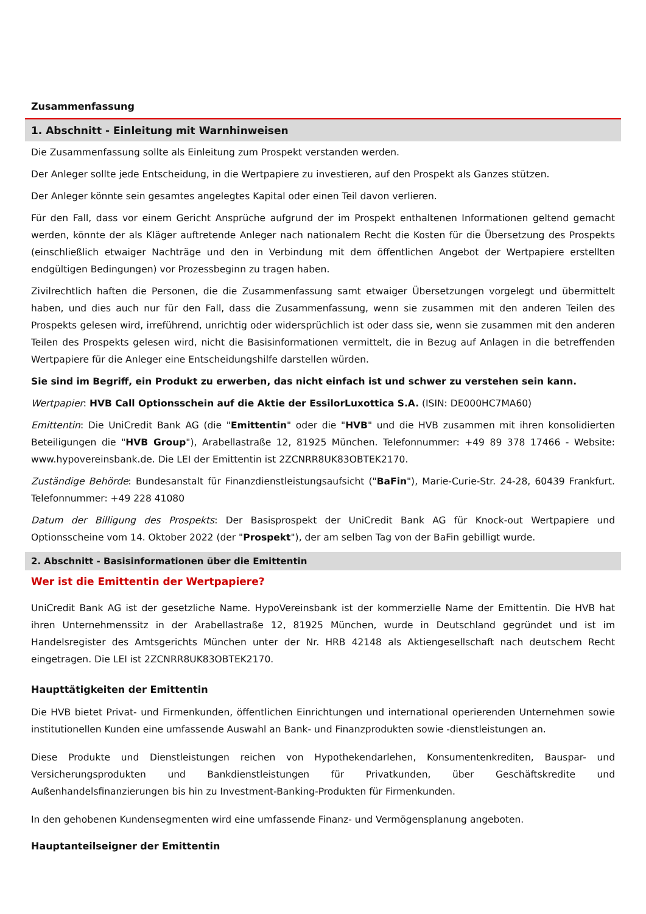Zusammenfassung
1. Abschnitt - Einleitung mit Warnhinweisen
Die Zusammenfassung sollte als Einleitung zum Prospekt verstanden werden.
Der Anleger sollte jede Entscheidung, in die Wertpapiere zu investieren, auf den Prospekt als Ganzes stützen.
Der Anleger könnte sein gesamtes angelegtes Kapital oder einen Teil davon verlieren.
Für den Fall, dass vor einem Gericht Ansprüche aufgrund der im Prospekt enthaltenen Informationen geltend gemacht werden, könnte der als Kläger auftretende Anleger nach nationalem Recht die Kosten für die Übersetzung des Prospekts (einschließlich etwaiger Nachträge und den in Verbindung mit dem öffentlichen Angebot der Wertpapiere erstellten endgültigen Bedingungen) vor Prozessbeginn zu tragen haben.
Zivilrechtlich haften die Personen, die die Zusammenfassung samt etwaiger Übersetzungen vorgelegt und übermittelt haben, und dies auch nur für den Fall, dass die Zusammenfassung, wenn sie zusammen mit den anderen Teilen des Prospekts gelesen wird, irreführend, unrichtig oder widersprüchlich ist oder dass sie, wenn sie zusammen mit den anderen Teilen des Prospekts gelesen wird, nicht die Basisinformationen vermittelt, die in Bezug auf Anlagen in die betreffenden Wertpapiere für die Anleger eine Entscheidungshilfe darstellen würden.
Sie sind im Begriff, ein Produkt zu erwerben, das nicht einfach ist und schwer zu verstehen sein kann.
Wertpapier: HVB Call Optionsschein auf die Aktie der EssilorLuxottica S.A. (ISIN: DE000HC7MA60)
Emittentin: Die UniCredit Bank AG (die "Emittentin" oder die "HVB" und die HVB zusammen mit ihren konsolidierten Beteiligungen die "HVB Group"), Arabellastraße 12, 81925 München. Telefonnummer: +49 89 378 17466 - Website: www.hypovereinsbank.de. Die LEI der Emittentin ist 2ZCNRR8UK83OBTEK2170.
Zuständige Behörde: Bundesanstalt für Finanzdienstleistungsaufsicht ("BaFin"), Marie-Curie-Str. 24-28, 60439 Frankfurt. Telefonnummer: +49 228 41080
Datum der Billigung des Prospekts: Der Basisprospekt der UniCredit Bank AG für Knock-out Wertpapiere und Optionsscheine vom 14. Oktober 2022 (der "Prospekt"), der am selben Tag von der BaFin gebilligt wurde.
2. Abschnitt - Basisinformationen über die Emittentin
Wer ist die Emittentin der Wertpapiere?
UniCredit Bank AG ist der gesetzliche Name. HypoVereinsbank ist der kommerzielle Name der Emittentin. Die HVB hat ihren Unternehmenssitz in der Arabellastraße 12, 81925 München, wurde in Deutschland gegründet und ist im Handelsregister des Amtsgerichts München unter der Nr. HRB 42148 als Aktiengesellschaft nach deutschem Recht eingetragen. Die LEI ist 2ZCNRR8UK83OBTEK2170.
Haupttätigkeiten der Emittentin
Die HVB bietet Privat- und Firmenkunden, öffentlichen Einrichtungen und international operierenden Unternehmen sowie institutionellen Kunden eine umfassende Auswahl an Bank- und Finanzprodukten sowie -dienstleistungen an.
Diese Produkte und Dienstleistungen reichen von Hypothekendarlehen, Konsumentenkrediten, Bauspar- und Versicherungsprodukten und Bankdienstleistungen für Privatkunden, über Geschäftskredite und Außenhandelsfinanzierungen bis hin zu Investment-Banking-Produkten für Firmenkunden.
In den gehobenen Kundensegmenten wird eine umfassende Finanz- und Vermögensplanung angeboten.
Hauptanteilseigner der Emittentin